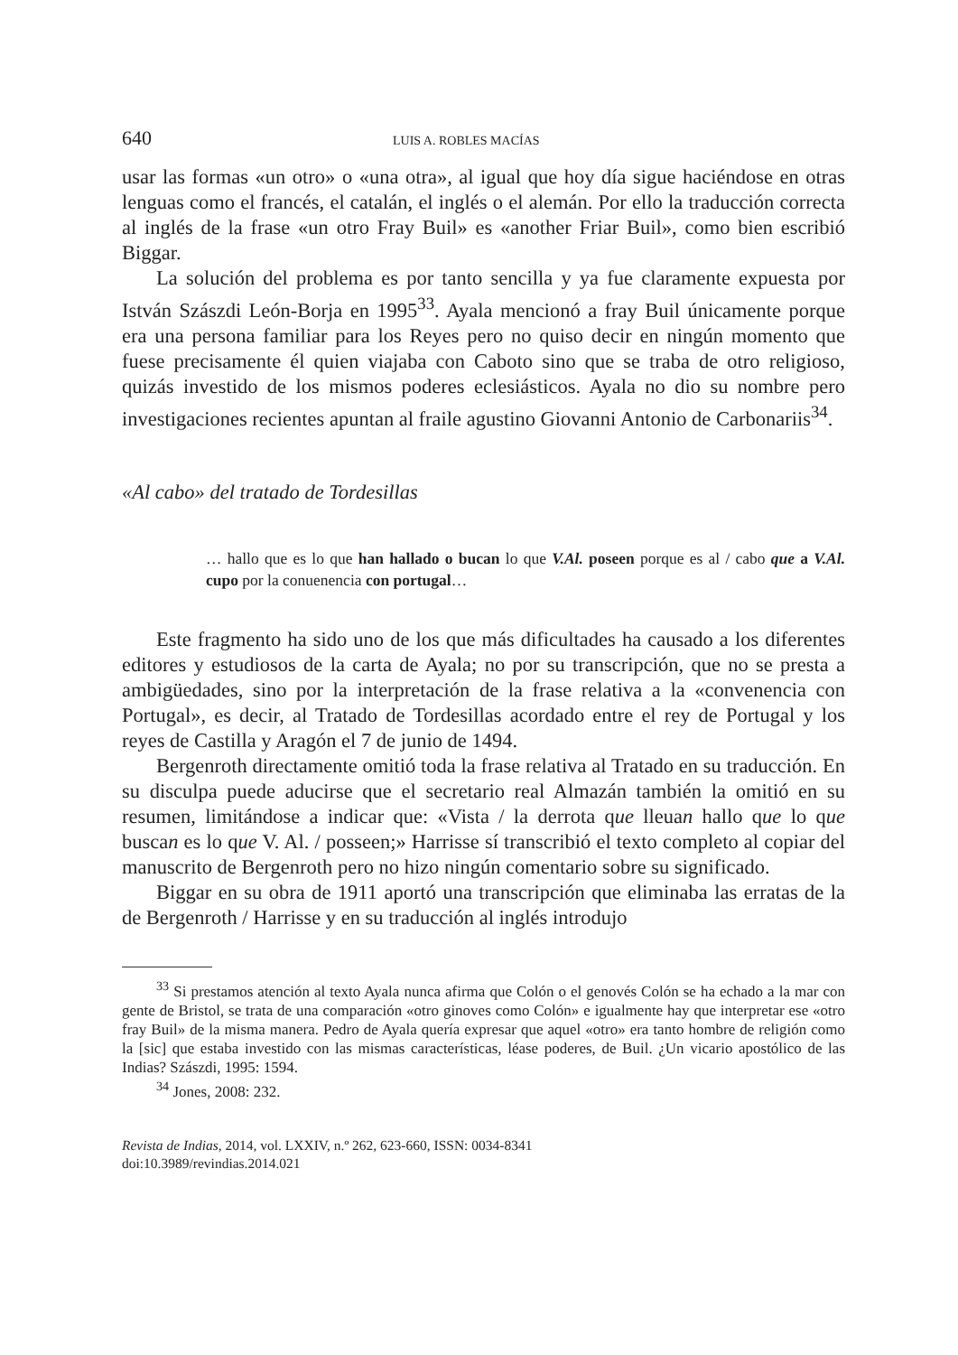640 LUIS A. ROBLES MACÍAS
usar las formas «un otro» o «una otra», al igual que hoy día sigue haciéndose en otras lenguas como el francés, el catalán, el inglés o el alemán. Por ello la traducción correcta al inglés de la frase «un otro Fray Buil» es «another Friar Buil», como bien escribió Biggar.
La solución del problema es por tanto sencilla y ya fue claramente expuesta por István Szászdi León-Borja en 1995<sup>33</sup>. Ayala mencionó a fray Buil únicamente porque era una persona familiar para los Reyes pero no quiso decir en ningún momento que fuese precisamente él quien viajaba con Caboto sino que se traba de otro religioso, quizás investido de los mismos poderes eclesiásticos. Ayala no dio su nombre pero investigaciones recientes apuntan al fraile agustino Giovanni Antonio de Carbonariis<sup>34</sup>.
«Al cabo» del tratado de Tordesillas
… hallo que es lo que han hallado o bucan lo que V.Al. poseen porque es al / cabo que a V.Al. cupo por la conuenencia con portugal…
Este fragmento ha sido uno de los que más dificultades ha causado a los diferentes editores y estudiosos de la carta de Ayala; no por su transcripción, que no se presta a ambigüedades, sino por la interpretación de la frase relativa a la «convenencia con Portugal», es decir, al Tratado de Tordesillas acordado entre el rey de Portugal y los reyes de Castilla y Aragón el 7 de junio de 1494.
Bergenroth directamente omitió toda la frase relativa al Tratado en su traducción. En su disculpa puede aducirse que el secretario real Almazán también la omitió en su resumen, limitándose a indicar que: «Vista / la derrota que lleuan hallo que lo que buscan es lo que V. Al. / posseen;» Harrisse sí transcribió el texto completo al copiar del manuscrito de Bergenroth pero no hizo ningún comentario sobre su significado.
Biggar en su obra de 1911 aportó una transcripción que eliminaba las erratas de la de Bergenroth / Harrisse y en su traducción al inglés introdujo
<sup>33</sup> Si prestamos atención al texto Ayala nunca afirma que Colón o el genovés Colón se ha echado a la mar con gente de Bristol, se trata de una comparación «otro ginoves como Colón» e igualmente hay que interpretar ese «otro fray Buil» de la misma manera. Pedro de Ayala quería expresar que aquel «otro» era tanto hombre de religión como la [sic] que estaba investido con las mismas características, léase poderes, de Buil. ¿Un vicario apostólico de las Indias? Szászdi, 1995: 1594.
<sup>34</sup> Jones, 2008: 232.
Revista de Indias, 2014, vol. LXXIV, n.º 262, 623-660, ISSN: 0034-8341
doi:10.3989/revindias.2014.021